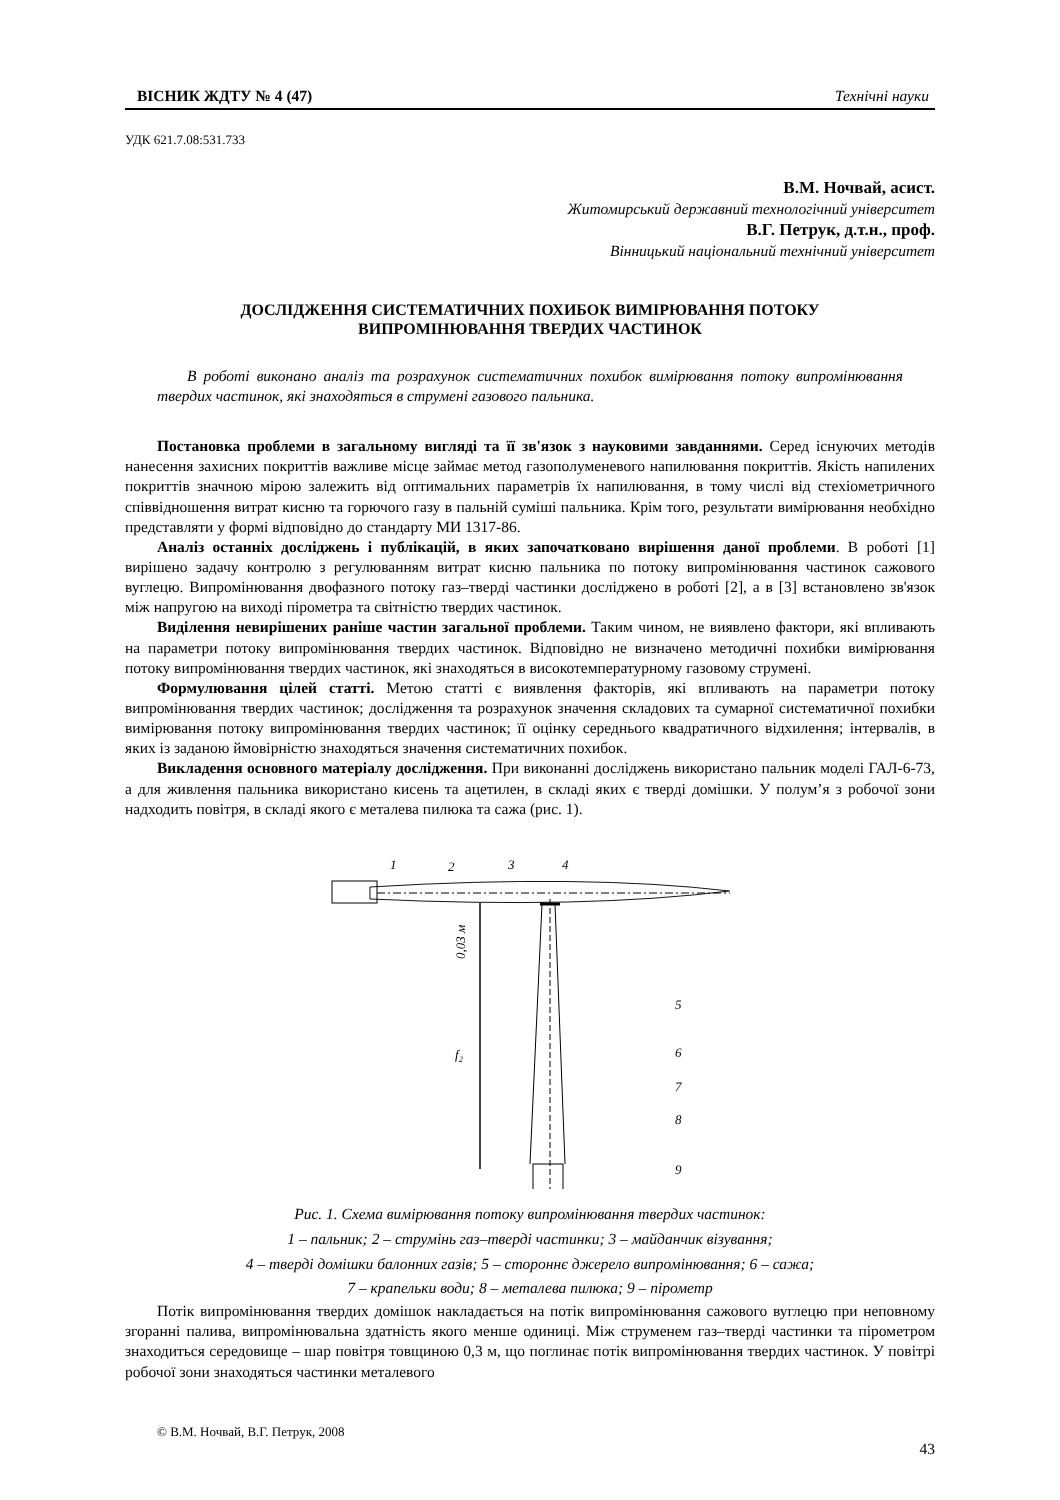ВІСНИК ЖДТУ № 4 (47) Технічні науки
УДК 621.7.08:531.733
В.М. Ночвай, асист.
Житомирський державний технологічний університет
В.Г. Петрук, д.т.н., проф.
Вінницький національний технічний університет
ДОСЛІДЖЕННЯ СИСТЕМАТИЧНИХ ПОХИБОК ВИМІРЮВАННЯ ПОТОКУ
ВИПРОМІНЮВАННЯ ТВЕРДИХ ЧАСТИНОК
В роботі виконано аналіз та розрахунок систематичних похибок вимірювання потоку випромінювання твердих частинок, які знаходяться в струмені газового пальника.
Постановка проблеми в загальному вигляді та її зв'язок з науковими завданнями. Серед існуючих методів нанесення захисних покриттів важливе місце займає метод газополуменевого напилювання покриттів. Якість напилених покриттів значною мірою залежить від оптимальних параметрів їх напилювання, в тому числі від стехіометричного співвідношення витрат кисню та горючого газу в пальній суміші пальника. Крім того, результати вимірювання необхідно представляти у формі відповідно до стандарту МИ 1317-86.
Аналіз останніх досліджень і публікацій, в яких започатковано вирішення даної проблеми. В роботі [1] вирішено задачу контролю з регулюванням витрат кисню пальника по потоку випромінювання частинок сажового вуглецю. Випромінювання двофазного потоку газ–тверді частинки досліджено в роботі [2], а в [3] встановлено зв'язок між напругою на виході пірометра та світністю твердих частинок.
Виділення невирішених раніше частин загальної проблеми. Таким чином, не виявлено фактори, які впливають на параметри потоку випромінювання твердих частинок. Відповідно не визначено методичні похибки вимірювання потоку випромінювання твердих частинок, які знаходяться в високотемпературному газовому струмені.
Формулювання цілей статті. Метою статті є виявлення факторів, які впливають на параметри потоку випромінювання твердих частинок; дослідження та розрахунок значення складових та сумарної систематичної похибки вимірювання потоку випромінювання твердих частинок; її оцінку середнього квадратичного відхилення; інтервалів, в яких із заданою ймовірністю знаходяться значення систематичних похибок.
Викладення основного матеріалу дослідження. При виконанні досліджень використано пальник моделі ГАЛ-6-73, а для живлення пальника використано кисень та ацетилен, в складі яких є тверді домішки. У полум’я з робочої зони надходить повітря, в складі якого є металева пилюка та сажа (рис. 1).
1
2
3
4
5
6
7
8
9
f₂
0,03 м
✺
Рис. 1. Схема вимірювання потоку випромінювання твердих частинок:
1 – пальник; 2 – струмінь газ–тверді частинки; 3 – майданчик візування;
4 – тверді домішки балонних газів; 5 – стороннє джерело випромінювання; 6 – сажа;
7 – крапельки води; 8 – металева пилюка; 9 – пірометр
Потік випромінювання твердих домішок накладається на потік випромінювання сажового вуглецю при неповному згоранні палива, випромінювальна здатність якого менше одиниці. Між струменем газ–тверді частинки та пірометром знаходиться середовище – шар повітря товщиною 0,3 м, що поглинає потік випромінювання твердих частинок. У повітрі робочої зони знаходяться частинки металевого
© В.М. Ночвай, В.Г. Петрук, 2008
43